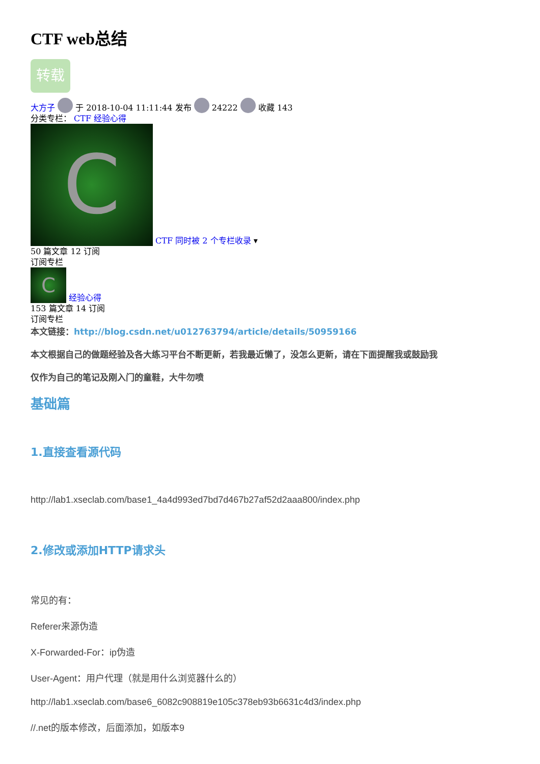CTF web总结
转载
大方子 于 2018-10-04 11:11:44 发布 24222 收藏 143
分类专栏： CTF 经验心得
C CTF 同时被 2 个专栏收录 ▾
50 篇文章 12 订阅
订阅专栏
C 经验心得
153 篇文章 14 订阅
订阅专栏
本文链接：http://blog.csdn.net/u012763794/article/details/50959166
本文根据自己的做题经验及各大练习平台不断更新，若我最近懒了，没怎么更新，请在下面提醒我或鼓励我
仅作为自己的笔记及刚入门的童鞋，大牛勿喷
基础篇
1.直接查看源代码
http://lab1.xseclab.com/base1_4a4d993ed7bd7d467b27af52d2aaa800/index.php
2.修改或添加HTTP请求头
常见的有：
Referer来源伪造
X-Forwarded-For：ip伪造
User-Agent：用户代理（就是用什么浏览器什么的）
http://lab1.xseclab.com/base6_6082c908819e105c378eb93b6631c4d3/index.php
//.net的版本修改，后面添加，如版本9